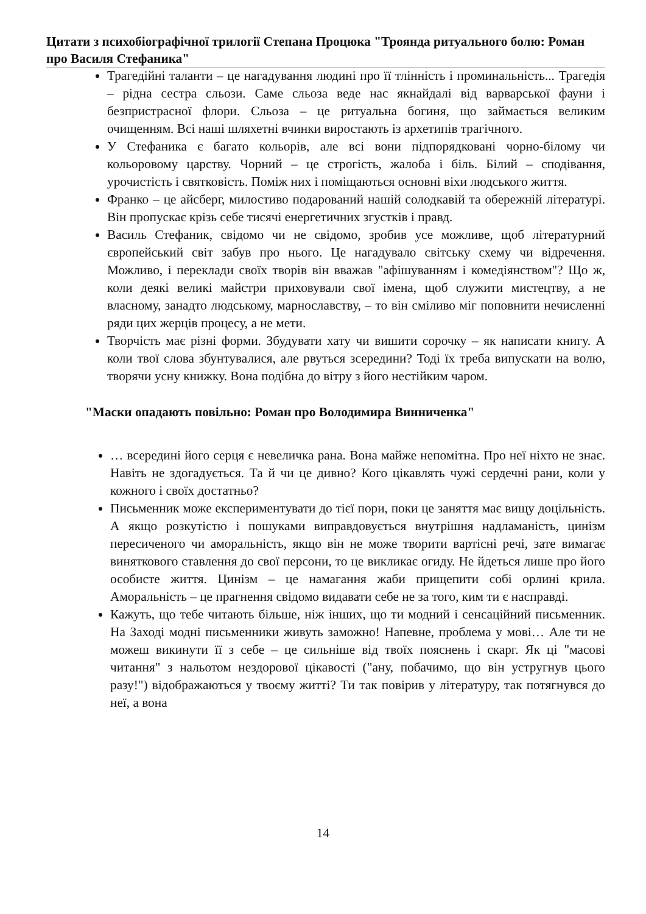Цитати з психобіографічної трилогії Степана Процюка "Троянда ритуального болю: Роман про Василя Стефаника"
Трагедійні таланти – це нагадування людині про її тлінність і проминальність... Трагедія – рідна сестра сльози. Саме сльоза веде нас якнайдалі від варварської фауни і безпристрасної флори. Сльоза – це ритуальна богиня, що займається великим очищенням. Всі наші шляхетні вчинки виростають із архетипів трагічного.
У Стефаника є багато кольорів, але всі вони підпорядковані чорно-білому чи кольоровому царству. Чорний – це строгість, жалоба і біль. Білий – сподівання, урочистість і святковість. Поміж них і поміщаються основні віхи людського життя.
Франко – це айсберг, милостиво подарований нашій солодкавій та обережній літературі. Він пропускає крізь себе тисячі енергетичних згустків і правд.
Василь Стефаник, свідомо чи не свідомо, зробив усе можливе, щоб літературний європейський світ забув про нього. Це нагадувало світську схему чи відречення. Можливо, і переклади своїх творів він вважав "афішуванням і комедіянством"? Що ж, коли деякі великі майстри приховували свої імена, щоб служити мистецтву, а не власному, занадто людському, марнославству, – то він сміливо міг поповнити нечисленні ряди цих жерців процесу, а не мети.
Творчість має різні форми. Збудувати хату чи вишити сорочку – як написати книгу. А коли твої слова збунтувалися, але рвуться зсередини? Тоді їх треба випускати на волю, творячи усну книжку. Вона подібна до вітру з його нестійким чаром.
"Маски опадають повільно: Роман про Володимира Винниченка"
… всередині його серця є невеличка рана. Вона майже непомітна. Про неї ніхто не знає. Навіть не здогадується. Та й чи це дивно? Кого цікавлять чужі сердечні рани, коли у кожного і своїх достатньо?
Письменник може експериментувати до тієї пори, поки це заняття має вищу доцільність. А якщо розкутістю і пошуками виправдовується внутрішня надламаність, цинізм пересиченого чи аморальність, якщо він не може творити вартісні речі, зате вимагає виняткового ставлення до свої персони, то це викликає огиду. Не йдеться лише про його особисте життя. Цинізм – це намагання жаби прищепити собі орлині крила. Аморальність – це прагнення свідомо видавати себе не за того, ким ти є насправді.
Кажуть, що тебе читають більше, ніж інших, що ти модний і сенсаційний письменник. На Заході модні письменники живуть заможно! Напевне, проблема у мові… Але ти не можеш викинути її з себе – це сильніше від твоїх пояснень і скарг. Як ці "масові читання" з нальотом нездорової цікавості ("ану, побачимо, що він устругнув цього разу!") відображаються у твоєму житті? Ти так повірив у літературу, так потягнувся до неї, а вона
14